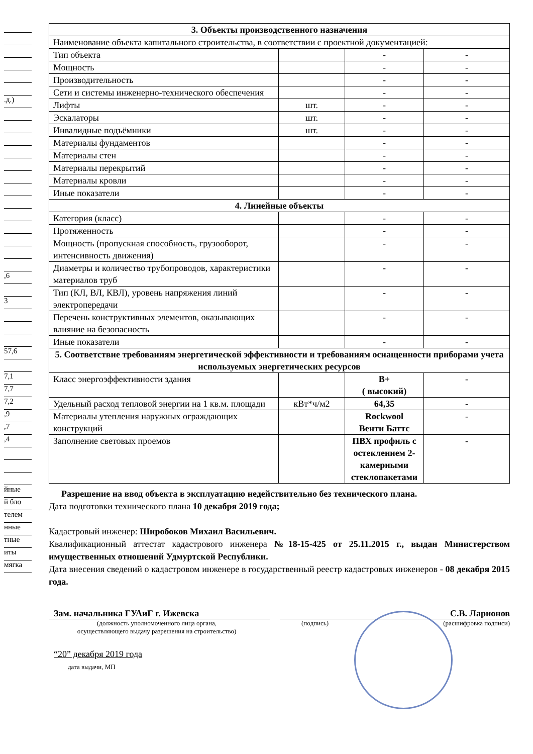.д.)
,6
3
57,6
7,1
7,7
7,2
,9
,7
,4
йные
й бло
телем
нные
тные
иты
мягка
| 3. Объекты производственного назначения | | | |
| Наименование объекта капитального строительства, в соответствии с проектной документацией: | | | |
| Тип объекта | | - | - |
| Мощность | | - | - |
| Производительность | | - | - |
| Сети и системы инженерно-технического обеспечения | | - | - |
| Лифты | шт. | - | - |
| Эскалаторы | шт. | - | - |
| Инвалидные подъёмники | шт. | - | - |
| Материалы фундаментов | | - | - |
| Материалы стен | | - | - |
| Материалы перекрытий | | - | - |
| Материалы кровли | | - | - |
| Иные показатели | | - | - |
| 4. Линейные объекты | | | |
| Категория (класс) | | - | - |
| Протяженность | | - | - |
| Мощность (пропускная способность, грузооборот, интенсивность движения) | | - | - |
| Диаметры и количество трубопроводов, характеристики материалов труб | | - | - |
| Тип (КЛ, ВЛ, КВЛ), уровень напряжения линий электропередачи | | - | - |
| Перечень конструктивных элементов, оказывающих влияние на безопасность | | - | - |
| Иные показатели | | - | - |
| 5. Соответствие требованиям энергетической эффективности и требованиям оснащенности приборами учета используемых энергетических ресурсов | | | |
| Класс энергоэффективности здания | | B+ ( высокий) | - |
| Удельный расход тепловой энергии на 1 кв.м. площади | кВт*ч/м2 | 64,35 | - |
| Материалы утепления наружных ограждающих конструкций | | Rockwool Венти Баттс | - |
| Заполнение световых проемов | | ПВХ профиль с остеклением 2-камерными стеклопакетами | - |
Разрешение на ввод объекта в эксплуатацию недействительно без технического плана.
Дата подготовки технического плана 10 декабря 2019 года;
Кадастровый инженер: Широбоков Михаил Васильевич.
Квалификационный аттестат кадастрового инженера №18-15-425 от 25.11.2015 г., выдан Министерством имущественных отношений Удмуртской Республики.
Дата внесения сведений о кадастровом инженере в государственный реестр кадастровых инженеров - 08 декабря 2015 года.
Зам. начальника ГУАиГ г. Ижевска С.В. Ларионов
(должность уполномоченного лица органа,
осуществляющего выдачу разрешения на строительство) (подпись) (расшифровка подписи)
“20” декабря 2019 года
дата выдачи, МП